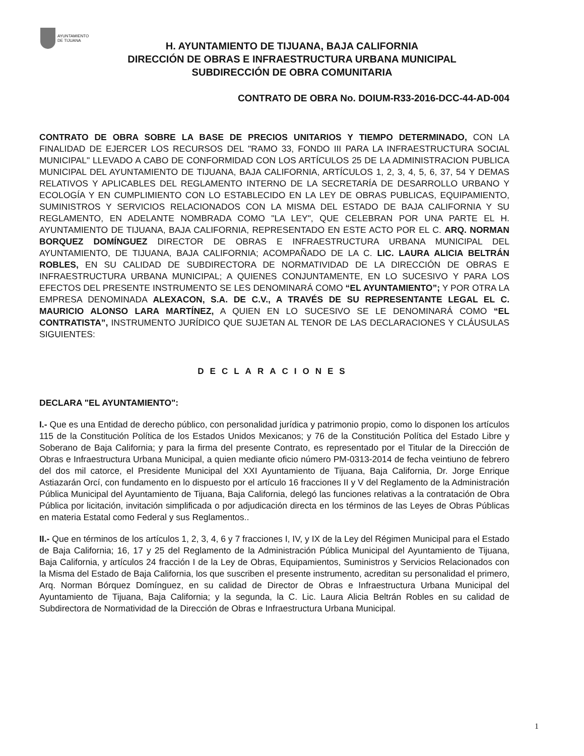AYUNTAMIENTO
DE TIJUANA
H. AYUNTAMIENTO DE TIJUANA, BAJA CALIFORNIA
DIRECCIÓN DE OBRAS E INFRAESTRUCTURA URBANA MUNICIPAL
SUBDIRECCIÓN DE OBRA COMUNITARIA
CONTRATO DE OBRA No. DOIUM-R33-2016-DCC-44-AD-004
CONTRATO DE OBRA SOBRE LA BASE DE PRECIOS UNITARIOS Y TIEMPO DETERMINADO, CON LA FINALIDAD DE EJERCER LOS RECURSOS DEL "RAMO 33, FONDO III PARA LA INFRAESTRUCTURA SOCIAL MUNICIPAL" LLEVADO A CABO DE CONFORMIDAD CON LOS ARTÍCULOS 25 DE LA ADMINISTRACION PUBLICA MUNICIPAL DEL AYUNTAMIENTO DE TIJUANA, BAJA CALIFORNIA, ARTÍCULOS 1, 2, 3, 4, 5, 6, 37, 54 Y DEMAS RELATIVOS Y APLICABLES DEL REGLAMENTO INTERNO DE LA SECRETARÍA DE DESARROLLO URBANO Y ECOLOGÍA Y EN CUMPLIMIENTO CON LO ESTABLECIDO EN LA LEY DE OBRAS PUBLICAS, EQUIPAMIENTO, SUMINISTROS Y SERVICIOS RELACIONADOS CON LA MISMA DEL ESTADO DE BAJA CALIFORNIA Y SU REGLAMENTO, EN ADELANTE NOMBRADA COMO "LA LEY", QUE CELEBRAN POR UNA PARTE EL H. AYUNTAMIENTO DE TIJUANA, BAJA CALIFORNIA, REPRESENTADO EN ESTE ACTO POR EL C. ARQ. NORMAN BORQUEZ DOMÍNGUEZ DIRECTOR DE OBRAS E INFRAESTRUCTURA URBANA MUNICIPAL DEL AYUNTAMIENTO, DE TIJUANA, BAJA CALIFORNIA; ACOMPAÑADO DE LA C. LIC. LAURA ALICIA BELTRÁN ROBLES, EN SU CALIDAD DE SUBDIRECTORA DE NORMATIVIDAD DE LA DIRECCIÓN DE OBRAS E INFRAESTRUCTURA URBANA MUNICIPAL; A QUIENES CONJUNTAMENTE, EN LO SUCESIVO Y PARA LOS EFECTOS DEL PRESENTE INSTRUMENTO SE LES DENOMINARÁ COMO “EL AYUNTAMIENTO”; Y POR OTRA LA EMPRESA DENOMINADA ALEXACON, S.A. DE C.V., A TRAVÉS DE SU REPRESENTANTE LEGAL EL C. MAURICIO ALONSO LARA MARTÍNEZ, A QUIEN EN LO SUCESIVO SE LE DENOMINARÁ COMO “EL CONTRATISTA”, INSTRUMENTO JURÍDICO QUE SUJETAN AL TENOR DE LAS DECLARACIONES Y CLÁUSULAS SIGUIENTES:
DECLARACIONES
DECLARA "EL AYUNTAMIENTO":
I.- Que es una Entidad de derecho público, con personalidad jurídica y patrimonio propio, como lo disponen los artículos 115 de la Constitución Política de los Estados Unidos Mexicanos; y 76 de la Constitución Política del Estado Libre y Soberano de Baja California; y para la firma del presente Contrato, es representado por el Titular de la Dirección de Obras e Infraestructura Urbana Municipal, a quien mediante oficio número PM-0313-2014 de fecha veintiuno de febrero del dos mil catorce, el Presidente Municipal del XXI Ayuntamiento de Tijuana, Baja California, Dr. Jorge Enrique Astiazarán Orcí, con fundamento en lo dispuesto por el artículo 16 fracciones II y V del Reglamento de la Administración Pública Municipal del Ayuntamiento de Tijuana, Baja California, delegó las funciones relativas a la contratación de Obra Pública por licitación, invitación simplificada o por adjudicación directa en los términos de las Leyes de Obras Públicas en materia Estatal como Federal y sus Reglamentos..
II.- Que en términos de los artículos 1, 2, 3, 4, 6 y 7 fracciones I, IV, y IX de la Ley del Régimen Municipal para el Estado de Baja California; 16, 17 y 25 del Reglamento de la Administración Pública Municipal del Ayuntamiento de Tijuana, Baja California, y artículos 24 fracción I de la Ley de Obras, Equipamientos, Suministros y Servicios Relacionados con la Misma del Estado de Baja California, los que suscriben el presente instrumento, acreditan su personalidad el primero, Arq. Norman Bórquez Domínguez, en su calidad de Director de Obras e Infraestructura Urbana Municipal del Ayuntamiento de Tijuana, Baja California; y la segunda, la C. Lic. Laura Alicia Beltrán Robles en su calidad de Subdirectora de Normatividad de la Dirección de Obras e Infraestructura Urbana Municipal.
1